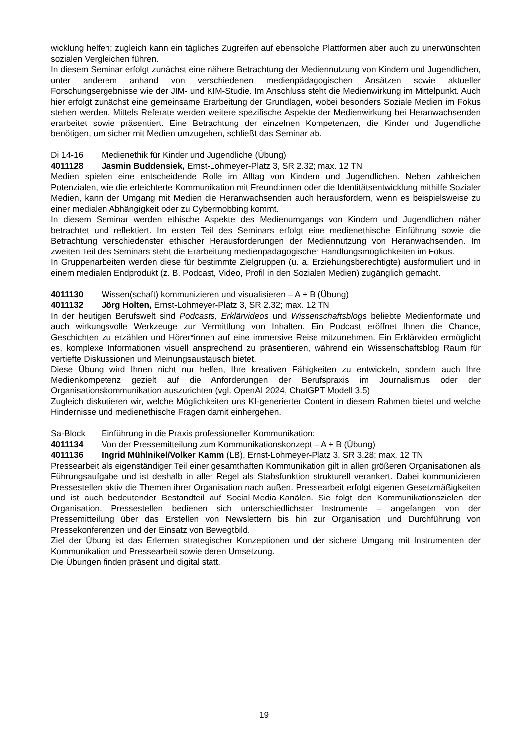wicklung helfen; zugleich kann ein tägliches Zugreifen auf ebensolche Plattformen aber auch zu unerwünschten sozialen Vergleichen führen.
In diesem Seminar erfolgt zunächst eine nähere Betrachtung der Mediennutzung von Kindern und Jugendlichen, unter anderem anhand von verschiedenen medienpädagogischen Ansätzen sowie aktueller Forschungsergebnisse wie der JIM- und KIM-Studie. Im Anschluss steht die Medienwirkung im Mittelpunkt. Auch hier erfolgt zunächst eine gemeinsame Erarbeitung der Grundlagen, wobei besonders Soziale Medien im Fokus stehen werden. Mittels Referate werden weitere spezifische Aspekte der Medienwirkung bei Heranwachsenden erarbeitet sowie präsentiert. Eine Betrachtung der einzelnen Kompetenzen, die Kinder und Jugendliche benötigen, um sicher mit Medien umzugehen, schließt das Seminar ab.
Di 14-16 Medienethik für Kinder und Jugendliche (Übung)
4011128 Jasmin Buddensiek, Ernst-Lohmeyer-Platz 3, SR 2.32; max. 12 TN
Medien spielen eine entscheidende Rolle im Alltag von Kindern und Jugendlichen. Neben zahlreichen Potenzialen, wie die erleichterte Kommunikation mit Freund:innen oder die Identitätsentwicklung mithilfe Sozialer Medien, kann der Umgang mit Medien die Heranwachsenden auch herausfordern, wenn es beispielsweise zu einer medialen Abhängigkeit oder zu Cybermobbing kommt.
In diesem Seminar werden ethische Aspekte des Medienumgangs von Kindern und Jugendlichen näher betrachtet und reflektiert. Im ersten Teil des Seminars erfolgt eine medienethische Einführung sowie die Betrachtung verschiedenster ethischer Herausforderungen der Mediennutzung von Heranwachsenden. Im zweiten Teil des Seminars steht die Erarbeitung medienpädagogischer Handlungsmöglichkeiten im Fokus.
In Gruppenarbeiten werden diese für bestimmte Zielgruppen (u. a. Erziehungsberechtigte) ausformuliert und in einem medialen Endprodukt (z. B. Podcast, Video, Profil in den Sozialen Medien) zugänglich gemacht.
4011130 Wissen(schaft) kommunizieren und visualisieren – A + B (Übung)
4011132 Jörg Holten, Ernst-Lohmeyer-Platz 3, SR 2.32; max. 12 TN
In der heutigen Berufswelt sind Podcasts, Erklärvideos und Wissenschaftsblogs beliebte Medienformate und auch wirkungsvolle Werkzeuge zur Vermittlung von Inhalten. Ein Podcast eröffnet Ihnen die Chance, Geschichten zu erzählen und Hörer*innen auf eine immersive Reise mitzunehmen. Ein Erklärvideo ermöglicht es, komplexe Informationen visuell ansprechend zu präsentieren, während ein Wissenschaftsblog Raum für vertiefte Diskussionen und Meinungsaustausch bietet.
Diese Übung wird Ihnen nicht nur helfen, Ihre kreativen Fähigkeiten zu entwickeln, sondern auch Ihre Medienkompetenz gezielt auf die Anforderungen der Berufspraxis im Journalismus oder der Organisationskommunikation auszurichten (vgl. OpenAI 2024, ChatGPT Modell 3.5)
Zugleich diskutieren wir, welche Möglichkeiten uns KI-generierter Content in diesem Rahmen bietet und welche Hindernisse und medienethische Fragen damit einhergehen.
Sa-Block Einführung in die Praxis professioneller Kommunikation:
4011134 Von der Pressemitteilung zum Kommunikationskonzept – A + B (Übung)
4011136 Ingrid Mühlnikel/Volker Kamm (LB), Ernst-Lohmeyer-Platz 3, SR 3.28; max. 12 TN
Pressearbeit als eigenständiger Teil einer gesamthaften Kommunikation gilt in allen größeren Organisationen als Führungsaufgabe und ist deshalb in aller Regel als Stabsfunktion strukturell verankert. Dabei kommunizieren Pressestellen aktiv die Themen ihrer Organisation nach außen. Pressearbeit erfolgt eigenen Gesetzmäßigkeiten und ist auch bedeutender Bestandteil auf Social-Media-Kanälen. Sie folgt den Kommunikationszielen der Organisation. Pressestellen bedienen sich unterschiedlichster Instrumente – angefangen von der Pressemitteilung über das Erstellen von Newslettern bis hin zur Organisation und Durchführung von Pressekonferenzen und der Einsatz von Bewegtbild.
Ziel der Übung ist das Erlernen strategischer Konzeptionen und der sichere Umgang mit Instrumenten der Kommunikation und Pressearbeit sowie deren Umsetzung.
Die Übungen finden präsent und digital statt.
19